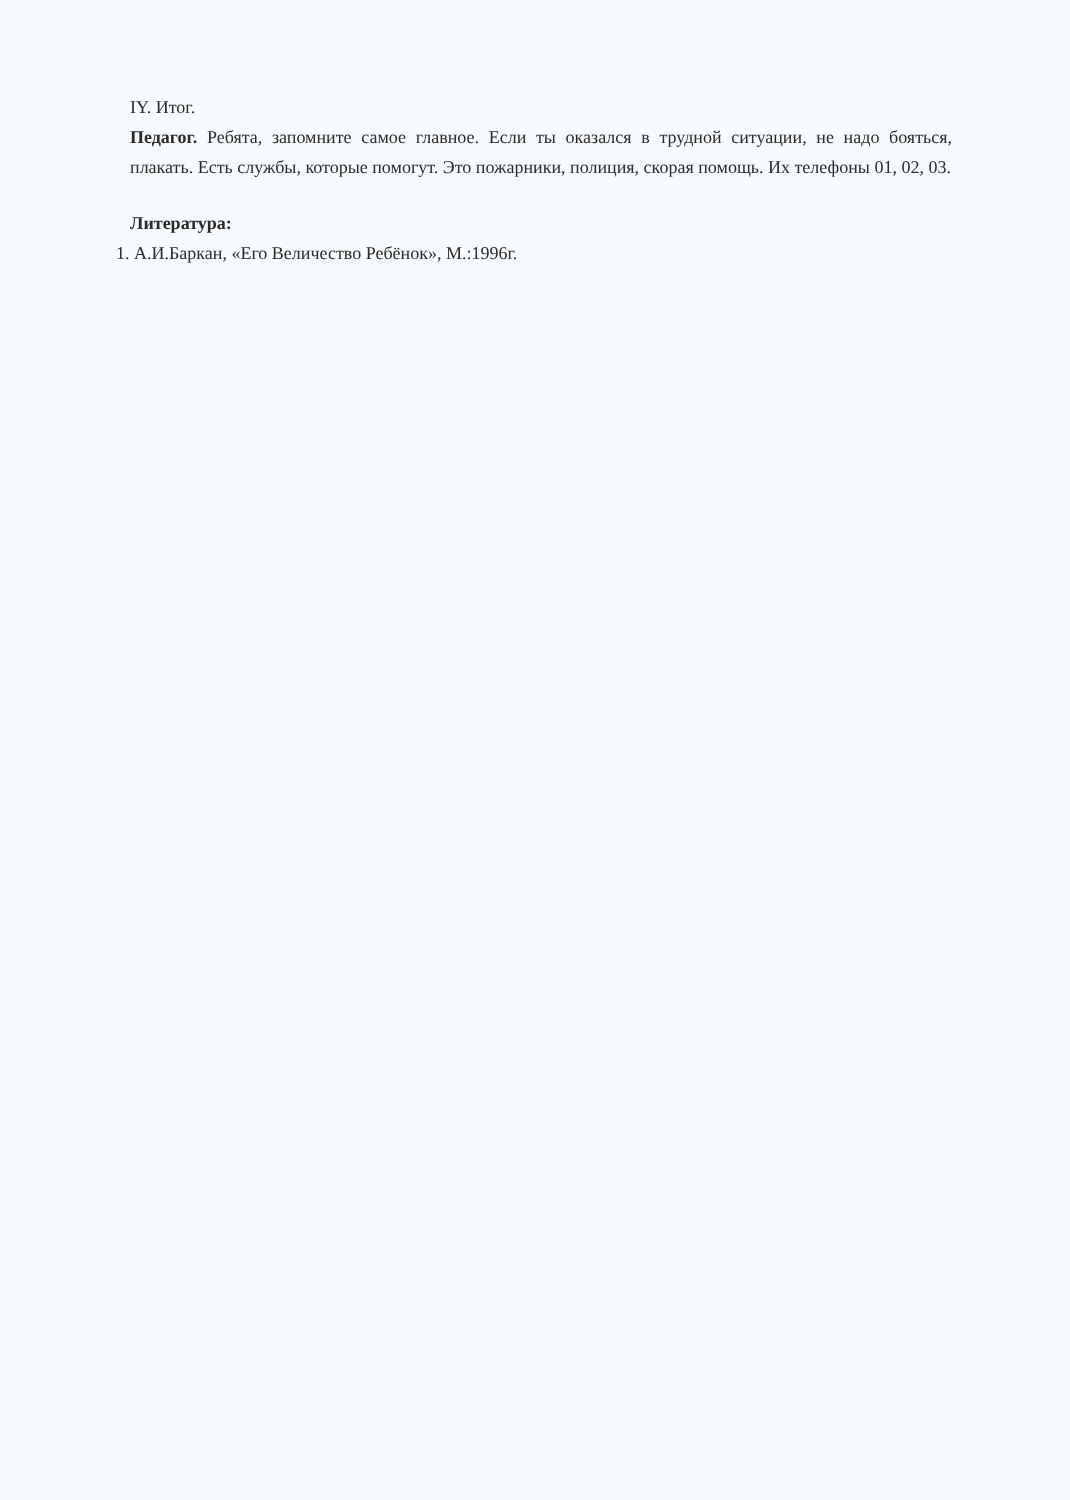IY. Итог.
Педагог. Ребята, запомните самое главное. Если ты оказался в трудной ситуации, не надо бояться, плакать. Есть службы, которые помогут. Это пожарники, полиция, скорая помощь. Их телефоны 01, 02, 03.
Литература:
1. А.И.Баркан, «Его Величество Ребёнок», М.:1996г.